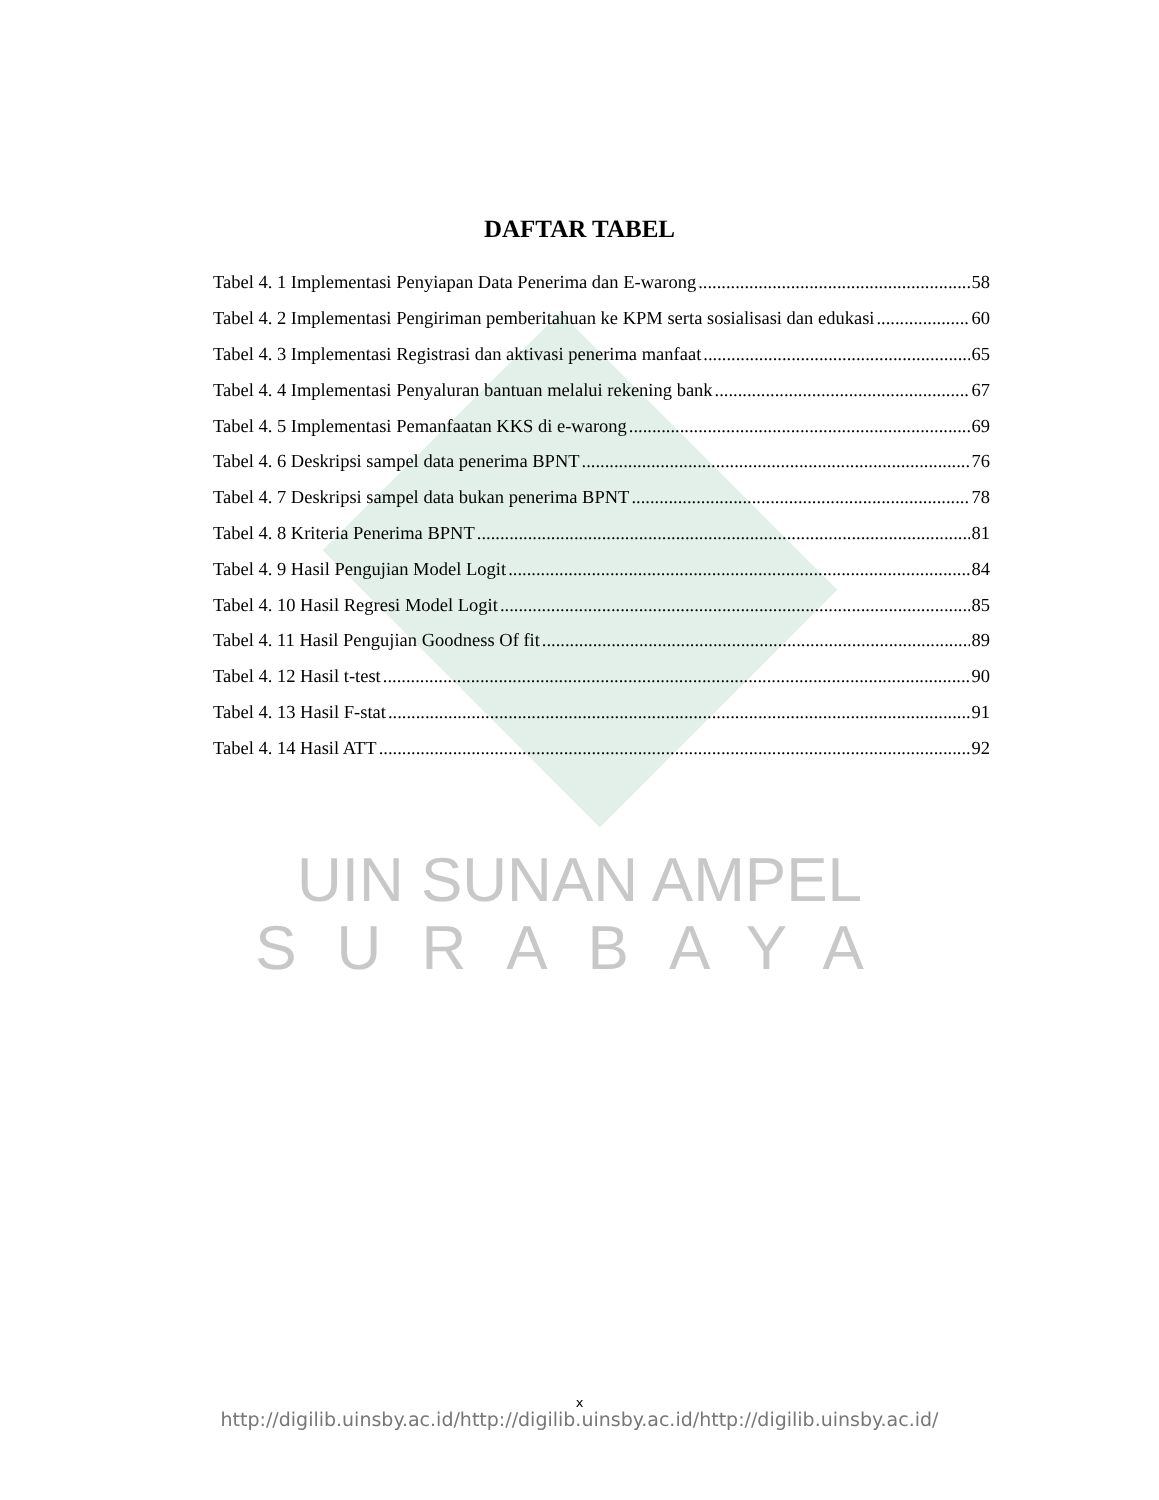DAFTAR TABEL
Tabel 4. 1 Implementasi Penyiapan Data Penerima dan E-warong 58
Tabel 4. 2 Implementasi Pengiriman pemberitahuan ke KPM serta sosialisasi dan edukasi 60
Tabel 4. 3 Implementasi Registrasi dan aktivasi penerima manfaat 65
Tabel 4. 4 Implementasi Penyaluran bantuan melalui rekening bank 67
Tabel 4. 5 Implementasi Pemanfaatan KKS di e-warong 69
Tabel 4. 6 Deskripsi sampel data penerima BPNT 76
Tabel 4. 7 Deskripsi sampel data bukan penerima BPNT 78
Tabel 4. 8 Kriteria Penerima BPNT 81
Tabel 4. 9 Hasil Pengujian Model Logit 84
Tabel 4. 10 Hasil Regresi Model Logit 85
Tabel 4. 11 Hasil Pengujian Goodness Of fit 89
Tabel 4. 12 Hasil t-test 90
Tabel 4. 13 Hasil F-stat 91
Tabel 4. 14 Hasil ATT 92
UIN SUNAN AMPEL
SURABAYA
x
http://digilib.uinsby.ac.id/http://digilib.uinsby.ac.id/http://digilib.uinsby.ac.id/